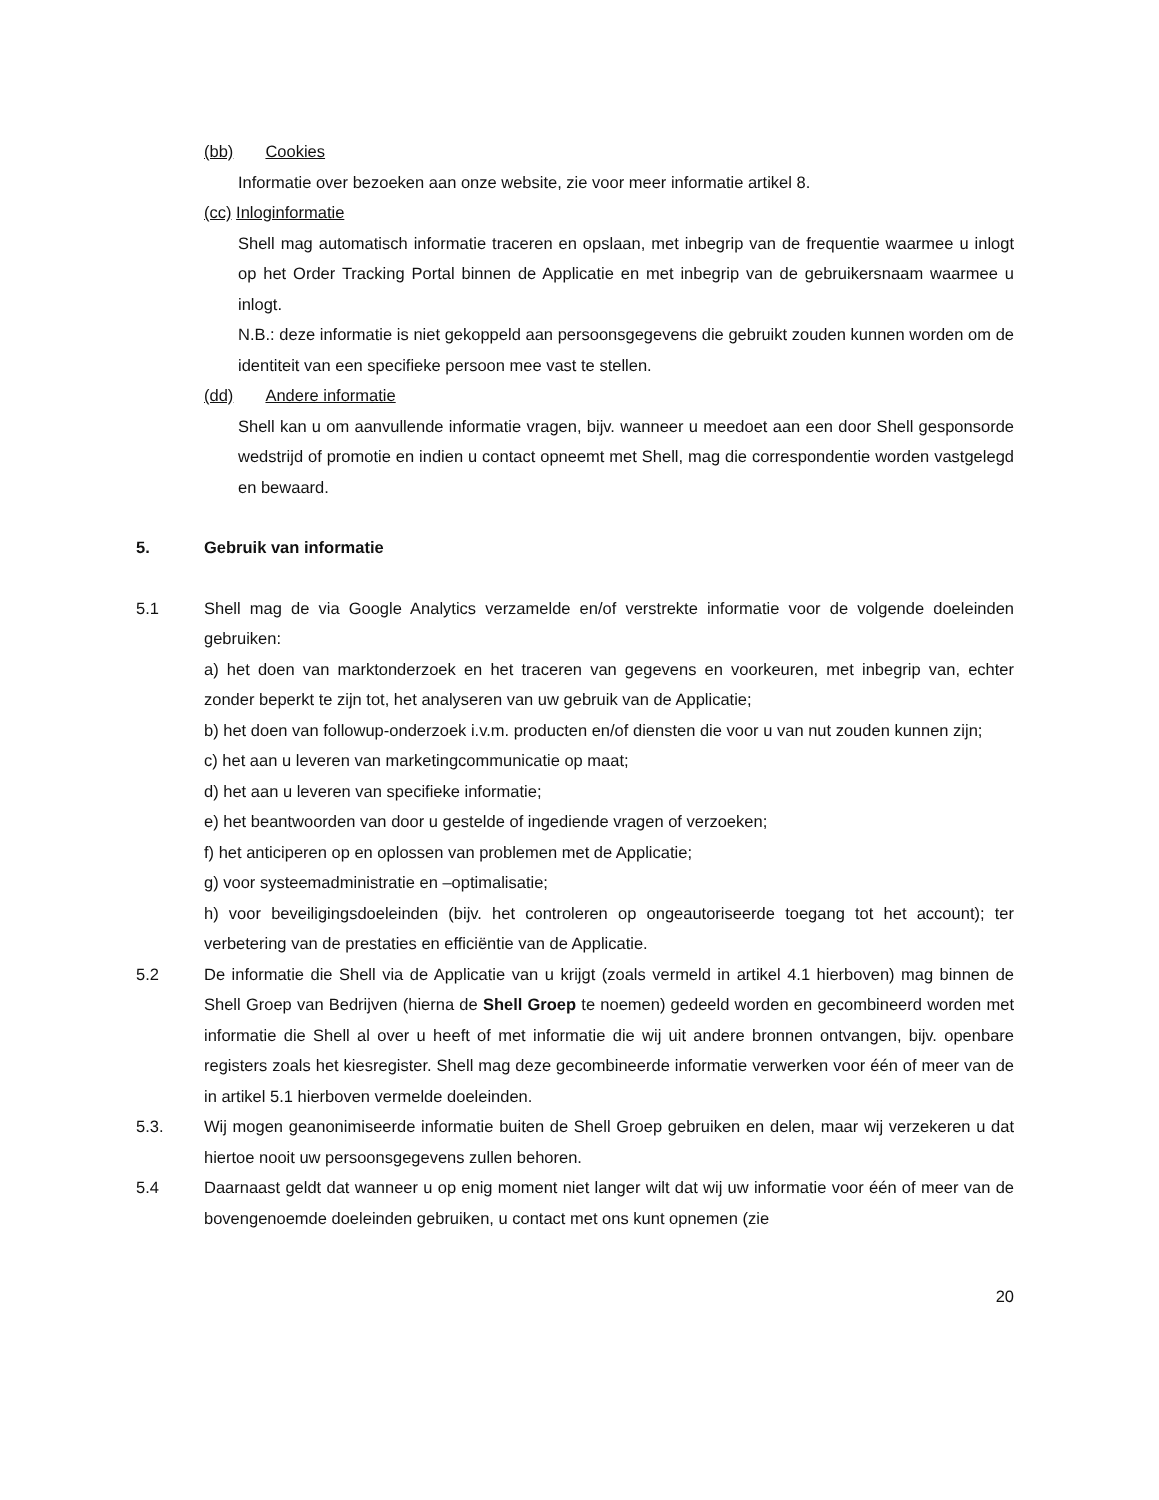(bb) Cookies
Informatie over bezoeken aan onze website, zie voor meer informatie artikel 8.
(cc) Inloginformatie
Shell mag automatisch informatie traceren en opslaan, met inbegrip van de frequentie waarmee u inlogt op het Order Tracking Portal binnen de Applicatie en met inbegrip van de gebruikersnaam waarmee u inlogt.
N.B.: deze informatie is niet gekoppeld aan persoonsgegevens die gebruikt zouden kunnen worden om de identiteit van een specifieke persoon mee vast te stellen.
(dd) Andere informatie
Shell kan u om aanvullende informatie vragen, bijv. wanneer u meedoet aan een door Shell gesponsorde wedstrijd of promotie en indien u contact opneemt met Shell, mag die correspondentie worden vastgelegd en bewaard.
5. Gebruik van informatie
5.1 Shell mag de via Google Analytics verzamelde en/of verstrekte informatie voor de volgende doeleinden gebruiken:
a) het doen van marktonderzoek en het traceren van gegevens en voorkeuren, met inbegrip van, echter zonder beperkt te zijn tot, het analyseren van uw gebruik van de Applicatie;
b) het doen van followup-onderzoek i.v.m. producten en/of diensten die voor u van nut zouden kunnen zijn;
c) het aan u leveren van marketingcommunicatie op maat;
d) het aan u leveren van specifieke informatie;
e) het beantwoorden van door u gestelde of ingediende vragen of verzoeken;
f) het anticiperen op en oplossen van problemen met de Applicatie;
g) voor systeemadministratie en –optimalisatie;
h) voor beveiligingsdoeleinden (bijv. het controleren op ongeautoriseerde toegang tot het account); ter verbetering van de prestaties en efficiëntie van de Applicatie.
5.2 De informatie die Shell via de Applicatie van u krijgt (zoals vermeld in artikel 4.1 hierboven) mag binnen de Shell Groep van Bedrijven (hierna de Shell Groep te noemen) gedeeld worden en gecombineerd worden met informatie die Shell al over u heeft of met informatie die wij uit andere bronnen ontvangen, bijv. openbare registers zoals het kiesregister. Shell mag deze gecombineerde informatie verwerken voor één of meer van de in artikel 5.1 hierboven vermelde doeleinden.
5.3. Wij mogen geanonimiseerde informatie buiten de Shell Groep gebruiken en delen, maar wij verzekeren u dat hiertoe nooit uw persoonsgegevens zullen behoren.
5.4 Daarnaast geldt dat wanneer u op enig moment niet langer wilt dat wij uw informatie voor één of meer van de bovengenoemde doeleinden gebruiken, u contact met ons kunt opnemen (zie
20